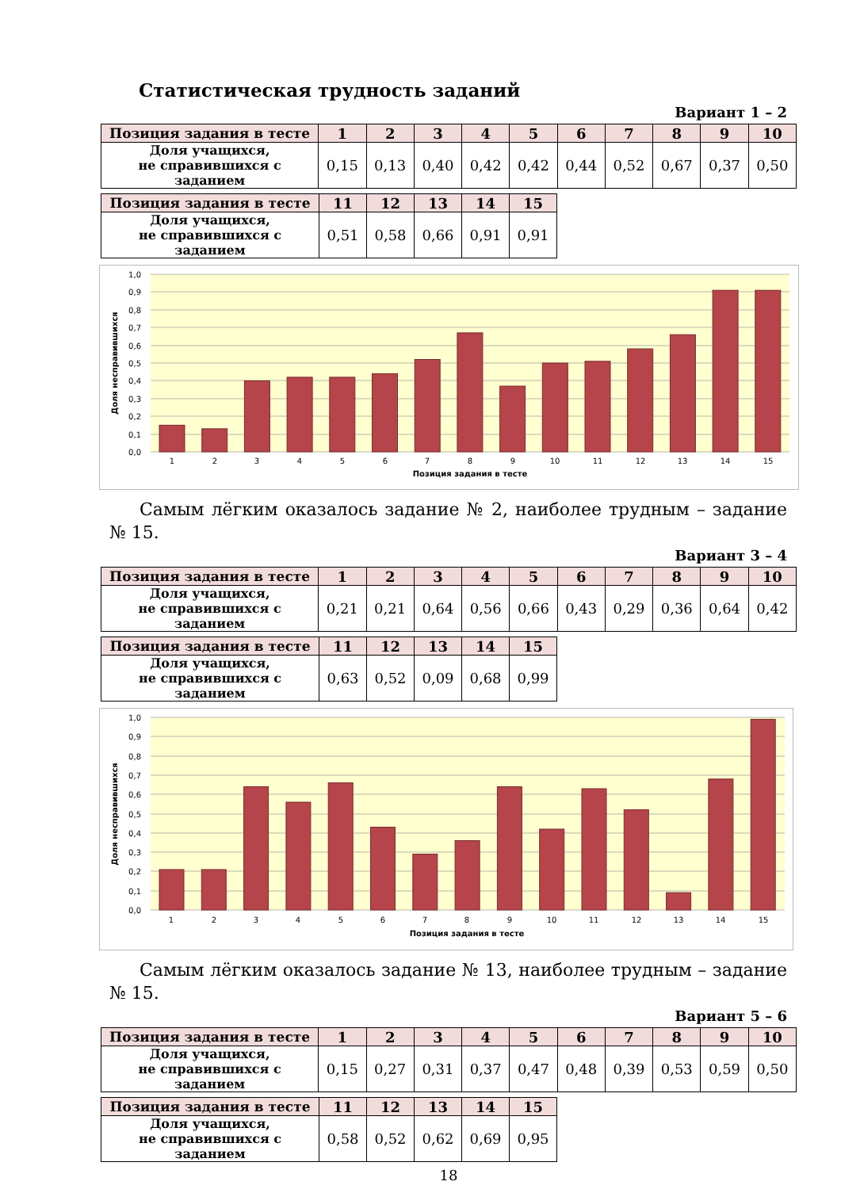Статистическая трудность заданий
Вариант 1 – 2
| Позиция задания в тесте | 1 | 2 | 3 | 4 | 5 | 6 | 7 | 8 | 9 | 10 |
| --- | --- | --- | --- | --- | --- | --- | --- | --- | --- | --- |
| Доля учащихся, не справившихся с заданием | 0,15 | 0,13 | 0,40 | 0,42 | 0,42 | 0,44 | 0,52 | 0,67 | 0,37 | 0,50 |
| Позиция задания в тесте | 11 | 12 | 13 | 14 | 15 |
| --- | --- | --- | --- | --- | --- |
| Доля учащихся, не справившихся с заданием | 0,51 | 0,58 | 0,66 | 0,91 | 0,91 |
1,0
0,9
0,8
0,7
0,6
0,5
0,4
0,3
0,2
0,1
0,0
1
2
3
4
5
6
7
8
9
10
11
12
13
14
15
Позиция задания в тесте
Доля несправившихся
Самым лёгким оказалось задание № 2, наиболее трудным – задание № 15.
Вариант 3 – 4
| Позиция задания в тесте | 1 | 2 | 3 | 4 | 5 | 6 | 7 | 8 | 9 | 10 |
| --- | --- | --- | --- | --- | --- | --- | --- | --- | --- | --- |
| Доля учащихся, не справившихся с заданием | 0,21 | 0,21 | 0,64 | 0,56 | 0,66 | 0,43 | 0,29 | 0,36 | 0,64 | 0,42 |
| Позиция задания в тесте | 11 | 12 | 13 | 14 | 15 |
| --- | --- | --- | --- | --- | --- |
| Доля учащихся, не справившихся с заданием | 0,63 | 0,52 | 0,09 | 0,68 | 0,99 |
1,0
0,9
0,8
0,7
0,6
0,5
0,4
0,3
0,2
0,1
0,0
1
2
3
4
5
6
7
8
9
10
11
12
13
14
15
Позиция задания в тесте
Доля несправившихся
Самым лёгким оказалось задание № 13, наиболее трудным – задание № 15.
Вариант 5 – 6
| Позиция задания в тесте | 1 | 2 | 3 | 4 | 5 | 6 | 7 | 8 | 9 | 10 |
| --- | --- | --- | --- | --- | --- | --- | --- | --- | --- | --- |
| Доля учащихся, не справившихся с заданием | 0,15 | 0,27 | 0,31 | 0,37 | 0,47 | 0,48 | 0,39 | 0,53 | 0,59 | 0,50 |
| Позиция задания в тесте | 11 | 12 | 13 | 14 | 15 |
| --- | --- | --- | --- | --- | --- |
| Доля учащихся, не справившихся с заданием | 0,58 | 0,52 | 0,62 | 0,69 | 0,95 |
18